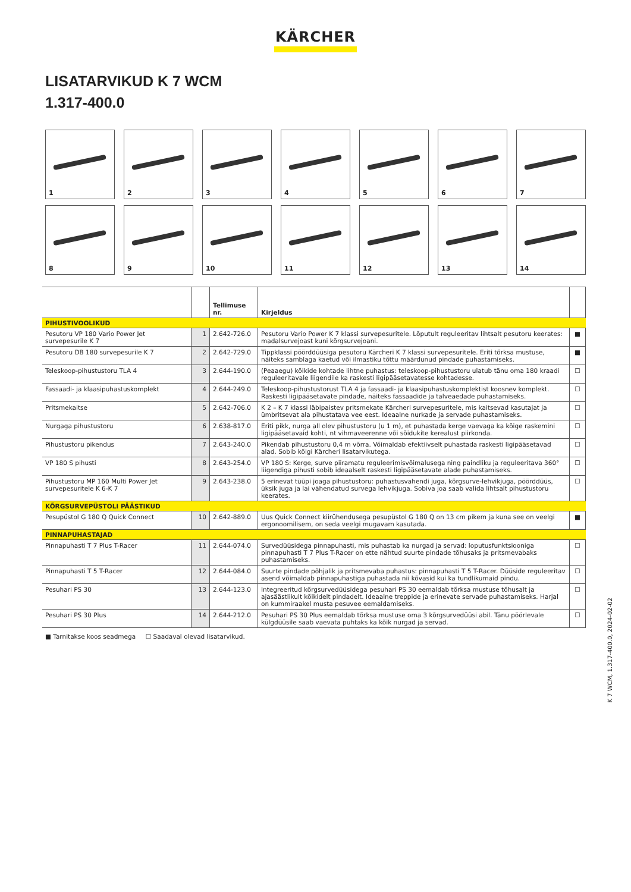KÄRCHER
LISATARVIKUD K 7 WCM
1.317-400.0
1
2
3
4
5
6
7
8
9
10
11
12
13
14
| | | Tellimuse nr. | Kirjeldus | |
| --- | --- | --- | --- | --- |
| PIHUSTIVOOLIKUD | | | | |
| Pesutoru VP 180 Vario Power Jet survepesurile K 7 | 1 | 2.642-726.0 | Pesutoru Vario Power K 7 klassi survepesuritele. Lõputult reguleeritav lihtsalt pesutoru keerates: madalsurvejoast kuni kõrgsurvejoani. | ■ |
| Pesutoru DB 180 survepesurile K 7 | 2 | 2.642-729.0 | Tippklassi pöörddüüsiga pesutoru Kärcheri K 7 klassi survepesuritele. Eriti tõrksa mustuse, näiteks samblaga kaetud või ilmastiku tõttu määrdunud pindade puhastamiseks. | ■ |
| Teleskoop-pihustustoru TLA 4 | 3 | 2.644-190.0 | (Peaaegu) kõikide kohtade lihtne puhastus: teleskoop-pihustustoru ulatub tänu oma 180 kraadi reguleeritavale liigendile ka raskesti ligipääsetavatesse kohtadesse. | ☐ |
| Fassaadi- ja klaasipuhastuskomplekt | 4 | 2.644-249.0 | Teleskoop-pihustustorust TLA 4 ja fassaadi- ja klaasipuhastuskomplektist koosnev komplekt. Raskesti ligipääsetavate pindade, näiteks fassaadide ja talveaedade puhastamiseks. | ☐ |
| Pritsmekaitse | 5 | 2.642-706.0 | K 2 – K 7 klassi läbipaistev pritsmekate Kärcheri survepesuritele, mis kaitsevad kasutajat ja ümbritsevat ala pihustatava vee eest. Ideaalne nurkade ja servade puhastamiseks. | ☐ |
| Nurgaga pihustustoru | 6 | 2.638-817.0 | Eriti pikk, nurga all olev pihustustoru (u 1 m), et puhastada kerge vaevaga ka kõige raskemini ligipääsetavaid kohti, nt vihmaveerenne või sõidukite kerealust piirkonda. | ☐ |
| Pihustustoru pikendus | 7 | 2.643-240.0 | Pikendab pihustustoru 0,4 m võrra. Võimaldab efektiivselt puhastada raskesti ligipääsetavad alad. Sobib kõigi Kärcheri lisatarvikutega. | ☐ |
| VP 180 S pihusti | 8 | 2.643-254.0 | VP 180 S: Kerge, surve piiramatu reguleerimisvõimalusega ning paindliku ja reguleeritava 360° liigendiga pihusti sobib ideaalselt raskesti ligipääsetavate alade puhastamiseks. | ☐ |
| Pihustustoru MP 160 Multi Power Jet survepesuritele K 6-K 7 | 9 | 2.643-238.0 | 5 erinevat tüüpi joaga pihustustoru: puhastusvahendi juga, kõrgsurve-lehvikjuga, pöörddüüs, üksik juga ja lai vähendatud survega lehvikjuga. Sobiva joa saab valida lihtsalt pihustustoru keerates. | ☐ |
| KÕRGSURVEPÜSTOLI PÄÄSTIKUD | | | | |
| Pesupüstol G 180 Q Quick Connect | 10 | 2.642-889.0 | Uus Quick Connect kiirühendusega pesupüstol G 180 Q on 13 cm pikem ja kuna see on veelgi ergonoomilisem, on seda veelgi mugavam kasutada. | ■ |
| PINNAPUHASTAJAD | | | | |
| Pinnapuhasti T 7 Plus T-Racer | 11 | 2.644-074.0 | Survedüüsidega pinnapuhasti, mis puhastab ka nurgad ja servad: loputusfunktsiooniga pinnapuhasti T 7 Plus T-Racer on ette nähtud suurte pindade tõhusaks ja pritsmevabaks puhastamiseks. | ☐ |
| Pinnapuhasti T 5 T-Racer | 12 | 2.644-084.0 | Suurte pindade põhjalik ja pritsmevaba puhastus: pinnapuhasti T 5 T-Racer. Düüside reguleeritav asend võimaldab pinnapuhastiga puhastada nii kõvasid kui ka tundlikumaid pindu. | ☐ |
| Pesuhari PS 30 | 13 | 2.644-123.0 | Integreeritud kõrgsurvedüüsidega pesuhari PS 30 eemaldab tõrksa mustuse tõhusalt ja ajasäästlikult kõikidelt pindadelt. Ideaalne treppide ja erinevate servade puhastamiseks. Harjal on kummiraakel musta pesuvee eemaldamiseks. | ☐ |
| Pesuhari PS 30 Plus | 14 | 2.644-212.0 | Pesuhari PS 30 Plus eemaldab tõrksa mustuse oma 3 kõrgsurvedüüsi abil. Tänu pöörlevale külgdüüsile saab vaevata puhtaks ka kõik nurgad ja servad. | ☐ |
■ Tarnitakse koos seadmega ☐ Saadaval olevad lisatarvikud.
K 7 WCM, 1.317-400.0, 2024-02-02